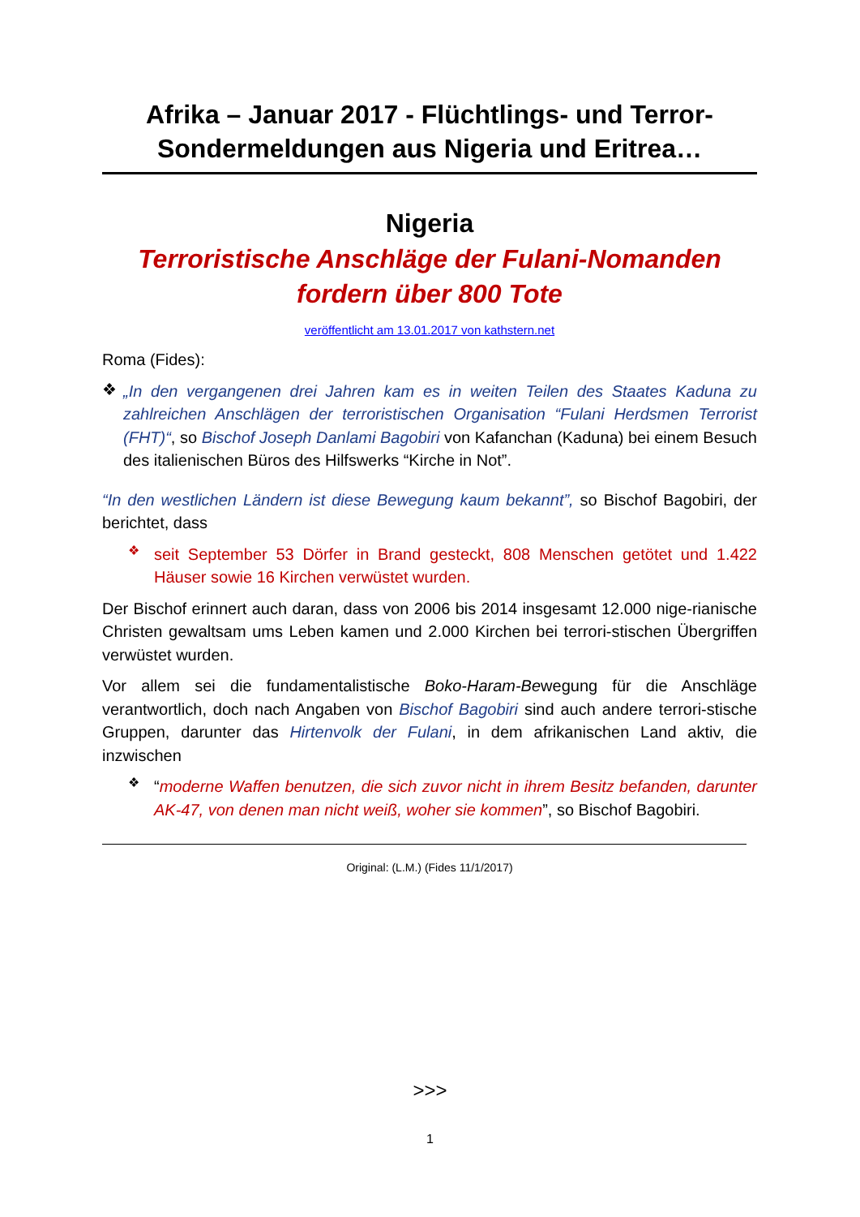Afrika – Januar 2017 - Flüchtlings- und Terror-Sondermeldungen aus Nigeria und Eritrea…
Nigeria
Terroristische Anschläge der Fulani-Nomanden fordern über 800 Tote
veröffentlicht am 13.01.2017 von kathstern.net
Roma (Fides):
❖
„In den vergangenen drei Jahren kam es in weiten Teilen des Staates Kaduna zu zahlreichen Anschlägen der terroristischen Organisation “Fulani Herdsmen Terrorist (FHT)“, so Bischof Joseph Danlami Bagobiri von Kafanchan (Kaduna) bei einem Besuch des italienischen Büros des Hilfswerks “Kirche in Not”.
“In den westlichen Ländern ist diese Bewegung kaum bekannt”, so Bischof Bagobiri, der berichtet, dass
❖
seit September 53 Dörfer in Brand gesteckt, 808 Menschen getötet und 1.422 Häuser sowie 16 Kirchen verwüstet wurden.
Der Bischof erinnert auch daran, dass von 2006 bis 2014 insgesamt 12.000 nige-rianische Christen gewaltsam ums Leben kamen und 2.000 Kirchen bei terrori-stischen Übergriffen verwüstet wurden.
Vor allem sei die fundamentalistische Boko-Haram-Bewegung für die Anschläge verantwortlich, doch nach Angaben von Bischof Bagobiri sind auch andere terrori-stische Gruppen, darunter das Hirtenvolk der Fulani, in dem afrikanischen Land aktiv, die inzwischen
❖
“moderne Waffen benutzen, die sich zuvor nicht in ihrem Besitz befanden, darunter AK-47, von denen man nicht weiß, woher sie kommen”, so Bischof Bagobiri.
Original: (L.M.) (Fides 11/1/2017)
>>>
1